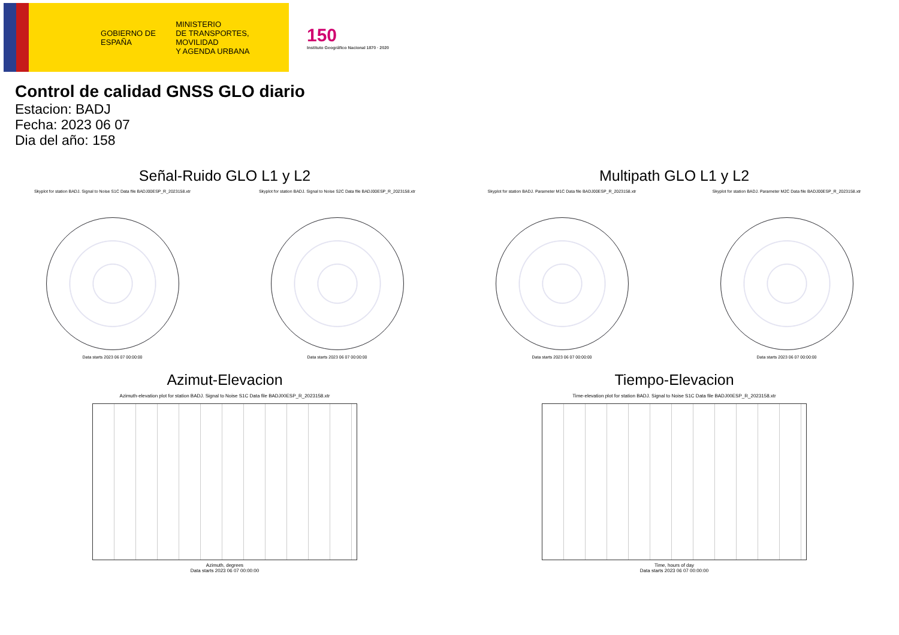GOBIERNO DE ESPAÑA
MINISTERIO
DE TRANSPORTES, MOVILIDAD
Y AGENDA URBANA
150
Instituto Geográfico Nacional 1870 · 2020
Control de calidad GNSS GLO diario
Estacion: BADJ
Fecha: 2023 06 07
Dia del año: 158
Señal-Ruido GLO L1 y L2
Skyplot for station BADJ. Signal to Noise S1C Data file BADJ00ESP_R_2023158.xtr
Data starts 2023 06 07 00:00:00
Skyplot for station BADJ. Signal to Noise S2C Data file BADJ00ESP_R_2023158.xtr
Data starts 2023 06 07 00:00:00
Multipath GLO L1 y L2
Skyplot for station BADJ. Parameter M1C Data file BADJ00ESP_R_2023158.xtr
Data starts 2023 06 07 00:00:00
Skyplot for station BADJ. Parameter M2C Data file BADJ00ESP_R_2023158.xtr
Data starts 2023 06 07 00:00:00
Azimut-Elevacion
Azimuth-elevation plot for station BADJ. Signal to Noise S1C Data file BADJ00ESP_R_2023158.xtr
Azimuth, degrees
Data starts 2023 06 07 00:00:00
Tiempo-Elevacion
Time-elevation plot for station BADJ. Signal to Noise S1C Data file BADJ00ESP_R_2023158.xtr
Time, hours of day
Data starts 2023 06 07 00:00:00